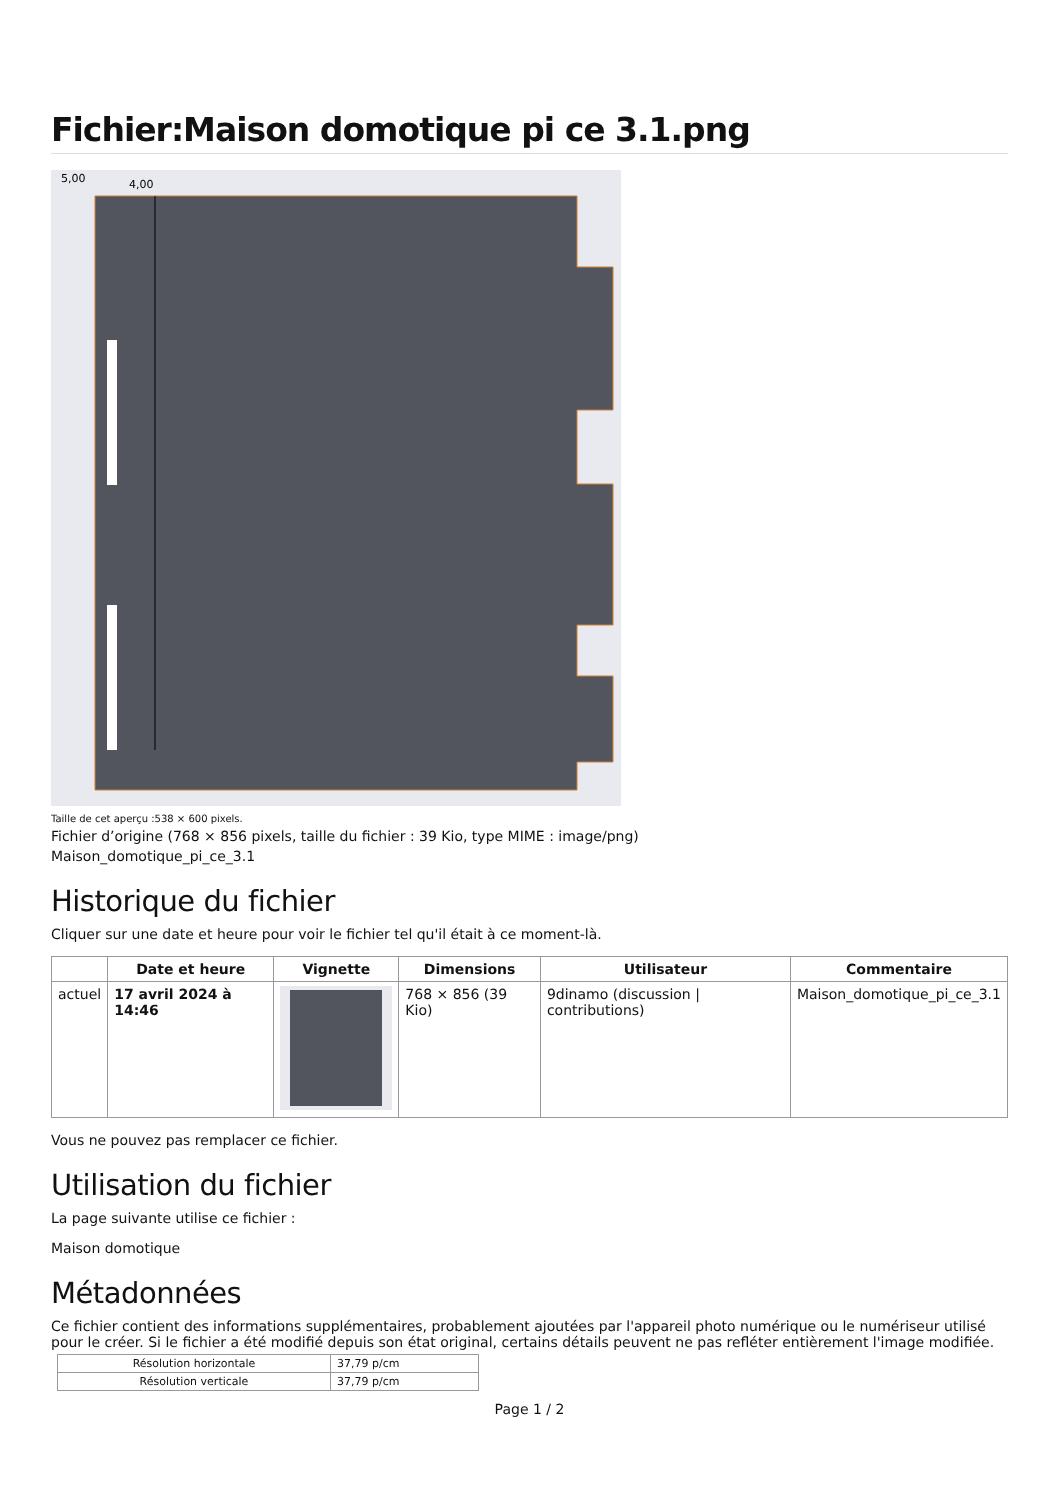Fichier:Maison domotique pi ce 3.1.png
5,00
4,00
Taille de cet aperçu :538 × 600 pixels.
Fichier d’origine (768 × 856 pixels, taille du fichier : 39 Kio, type MIME : image/png)
Maison_domotique_pi_ce_3.1
Historique du fichier
Cliquer sur une date et heure pour voir le fichier tel qu'il était à ce moment-là.
| | Date et heure | Vignette | Dimensions | Utilisateur | Commentaire |
| --- | --- | --- | --- | --- | --- |
| actuel | 17 avril 2024 à 14:46 | | 768 × 856 (39 Kio) | 9dinamo (discussion / contributions) | Maison_domotique_pi_ce_3.1 |
Vous ne pouvez pas remplacer ce fichier.
Utilisation du fichier
La page suivante utilise ce fichier :
Maison domotique
Métadonnées
Ce fichier contient des informations supplémentaires, probablement ajoutées par l'appareil photo numérique ou le numériseur utilisé pour le créer. Si le fichier a été modifié depuis son état original, certains détails peuvent ne pas refléter entièrement l'image modifiée.
| Résolution horizontale | 37,79 p/cm |
| Résolution verticale | 37,79 p/cm |
Page 1 / 2